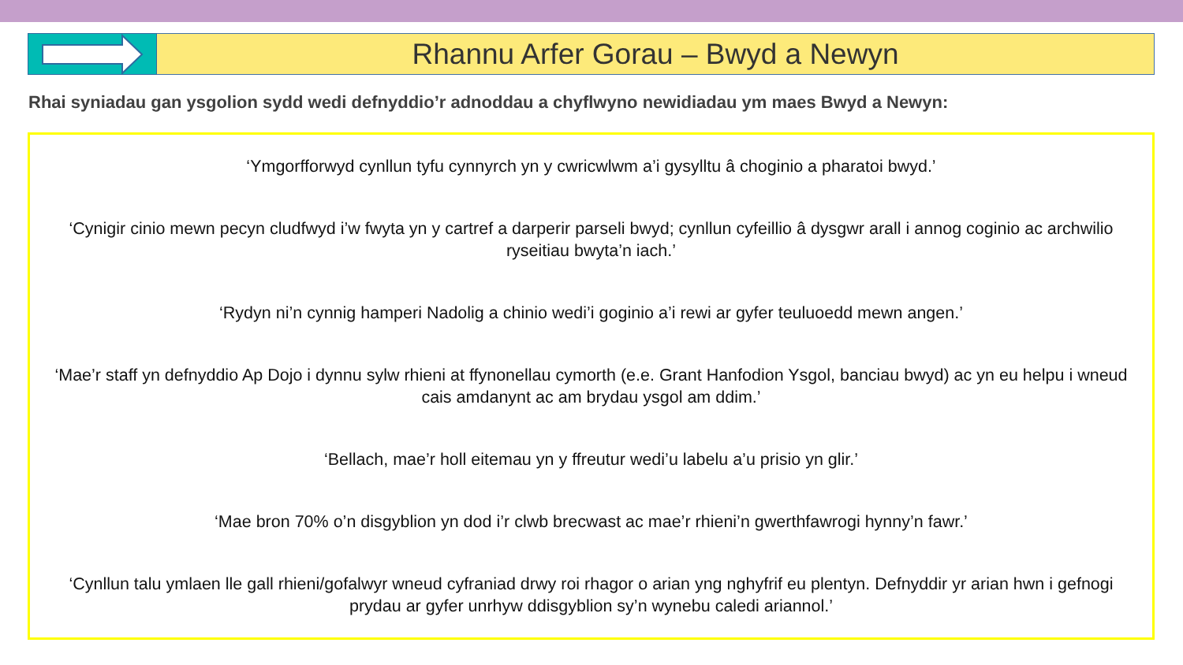Rhannu Arfer Gorau – Bwyd a Newyn
Rhai syniadau gan ysgolion sydd wedi defnyddio’r adnoddau a chyflwyno newidiadau ym maes Bwyd a Newyn:
‘Ymgorfforwyd cynllun tyfu cynnyrch yn y cwricwlwm a’i gysylltu â choginio a pharatoi bwyd.’
‘Cynigir cinio mewn pecyn cludfwyd i’w fwyta yn y cartref a darperir parseli bwyd; cynllun cyfeillio â dysgwr arall i annog coginio ac archwilio ryseitiau bwyta’n iach.’
‘Rydyn ni’n cynnig hamperi Nadolig a chinio wedi’i goginio a’i rewi ar gyfer teuluoedd mewn angen.’
‘Mae’r staff yn defnyddio Ap Dojo i dynnu sylw rhieni at ffynonellau cymorth (e.e. Grant Hanfodion Ysgol, banciau bwyd) ac yn eu helpu i wneud cais amdanynt ac am brydau ysgol am ddim.’
‘Bellach, mae’r holl eitemau yn y ffreutur wedi’u labelu a’u prisio yn glir.’
‘Mae bron 70% o’n disgyblion yn dod i’r clwb brecwast ac mae’r rhieni’n gwerthfawrogi hynny’n fawr.’
‘Cynllun talu ymlaen lle gall rhieni/gofalwyr wneud cyfraniad drwy roi rhagor o arian yng nghyfrif eu plentyn. Defnyddir yr arian hwn i gefnogi prydau ar gyfer unrhyw ddisgyblion sy’n wynebu caledi ariannol.’